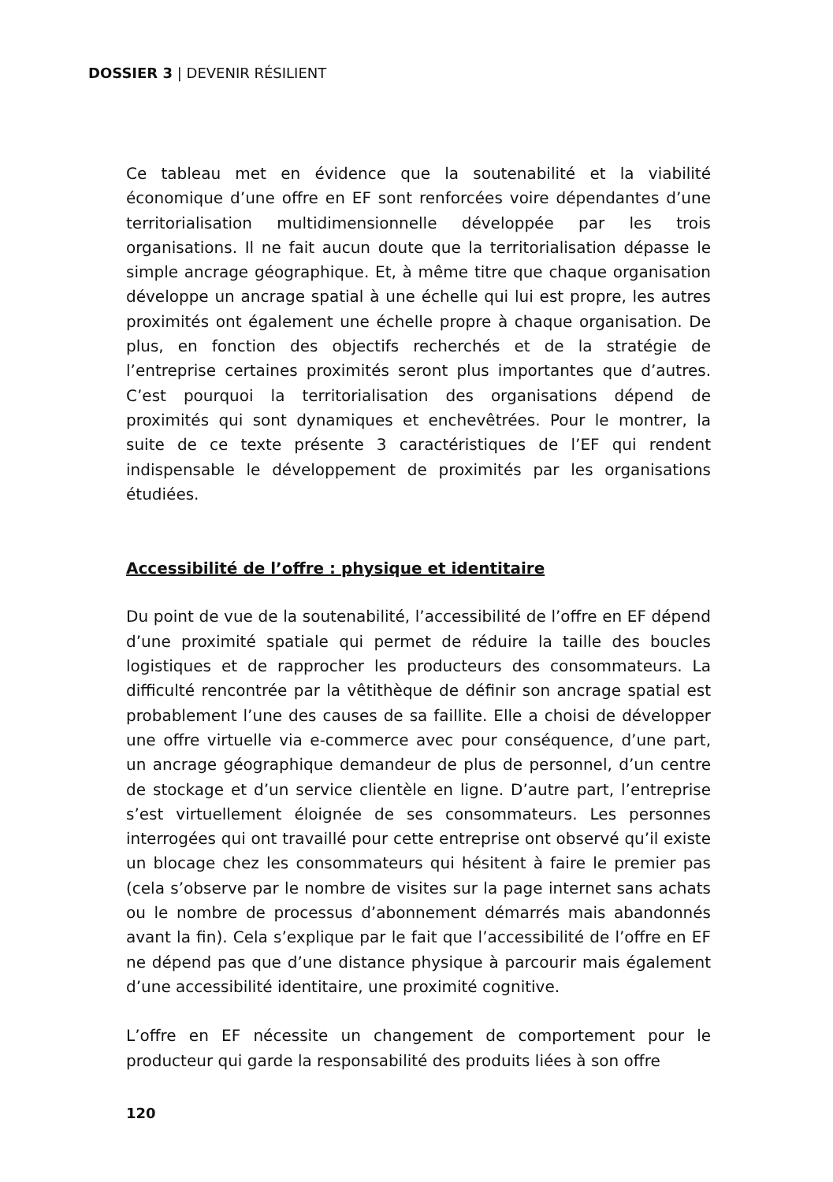DOSSIER 3 | DEVENIR RÉSILIENT
Ce tableau met en évidence que la soutenabilité et la viabilité économique d’une offre en EF sont renforcées voire dépendantes d’une territorialisation multidimensionnelle développée par les trois organisations. Il ne fait aucun doute que la territorialisation dépasse le simple ancrage géographique. Et, à même titre que chaque organisation développe un ancrage spatial à une échelle qui lui est propre, les autres proximités ont également une échelle propre à chaque organisation. De plus, en fonction des objectifs recherchés et de la stratégie de l’entreprise certaines proximités seront plus importantes que d’autres. C’est pourquoi la territorialisation des organisations dépend de proximités qui sont dynamiques et enchevêtrées. Pour le montrer, la suite de ce texte présente 3 caractéristiques de l’EF qui rendent indispensable le développement de proximités par les organisations étudiées.
Accessibilité de l’offre : physique et identitaire
Du point de vue de la soutenabilité, l’accessibilité de l’offre en EF dépend d’une proximité spatiale qui permet de réduire la taille des boucles logistiques et de rapprocher les producteurs des consommateurs. La difficulté rencontrée par la vêtithèque de définir son ancrage spatial est probablement l’une des causes de sa faillite. Elle a choisi de développer une offre virtuelle via e-commerce avec pour conséquence, d’une part, un ancrage géographique demandeur de plus de personnel, d’un centre de stockage et d’un service clientèle en ligne. D’autre part, l’entreprise s’est virtuellement éloignée de ses consommateurs. Les personnes interrogées qui ont travaillé pour cette entreprise ont observé qu’il existe un blocage chez les consommateurs qui hésitent à faire le premier pas (cela s’observe par le nombre de visites sur la page internet sans achats ou le nombre de processus d’abonnement démarrés mais abandonnés avant la fin). Cela s’explique par le fait que l’accessibilité de l’offre en EF ne dépend pas que d’une distance physique à parcourir mais également d’une accessibilité identitaire, une proximité cognitive.
L’offre en EF nécessite un changement de comportement pour le producteur qui garde la responsabilité des produits liées à son offre
120